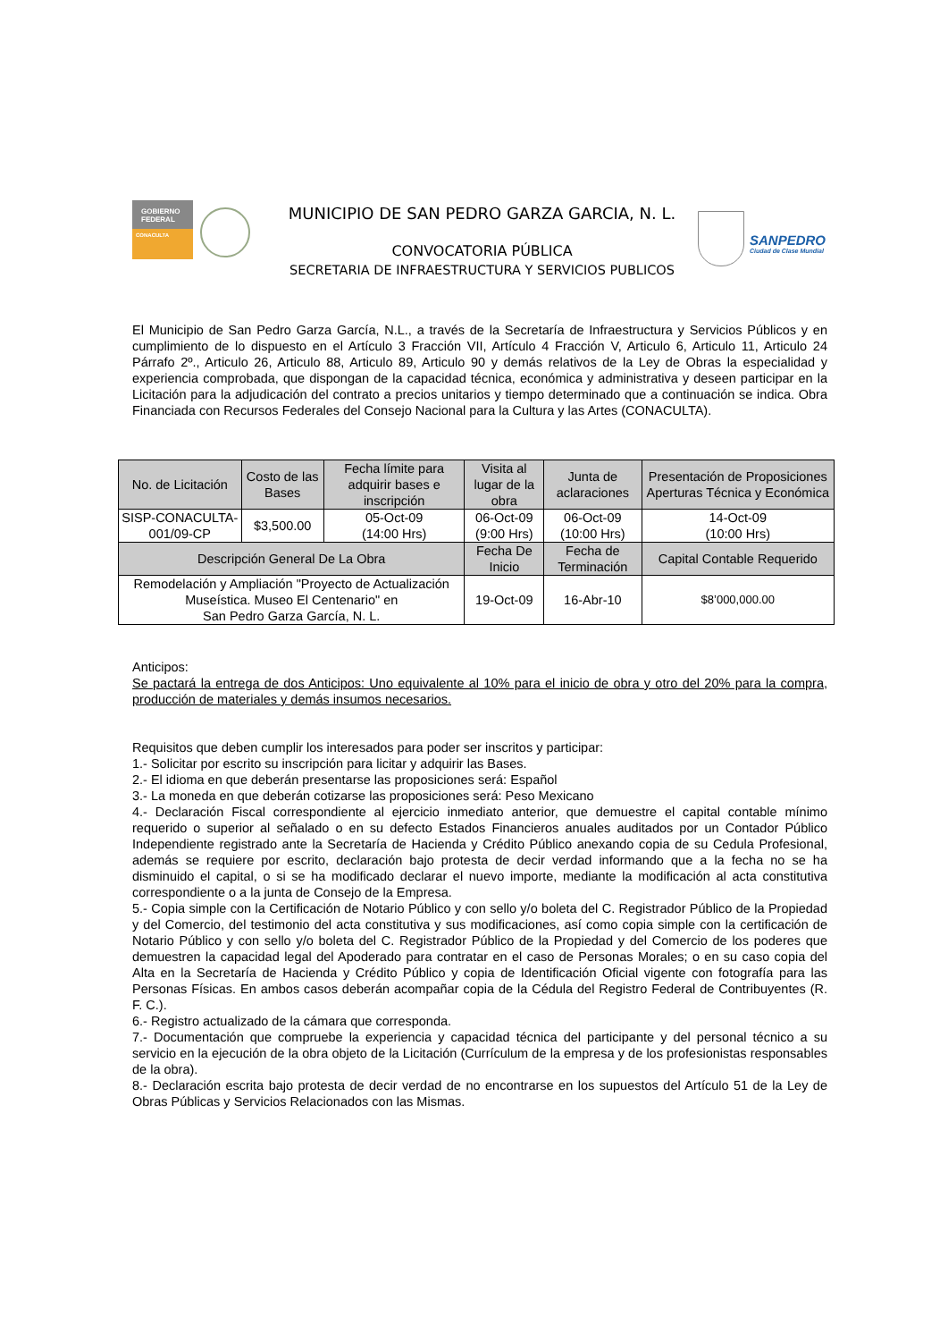GOBIERNO FEDERAL
CONACULTA
MUNICIPIO DE SAN PEDRO GARZA GARCIA, N. L.
CONVOCATORIA PÚBLICA
SECRETARIA DE INFRAESTRUCTURA Y SERVICIOS PUBLICOS
SANPEDRO
Ciudad de Clase Mundial
El Municipio de San Pedro Garza García, N.L., a través de la Secretaría de Infraestructura y Servicios Públicos y en cumplimiento de lo dispuesto en el Artículo 3 Fracción VII, Artículo 4 Fracción V, Articulo 6, Articulo 11, Articulo 24 Párrafo 2º., Articulo 26, Articulo 88, Articulo 89, Articulo 90 y demás relativos de la Ley de Obras la especialidad y experiencia comprobada, que dispongan de la capacidad técnica, económica y administrativa y deseen participar en la Licitación para la adjudicación del contrato a precios unitarios y tiempo determinado que a continuación se indica. Obra Financiada con Recursos Federales del Consejo Nacional para la Cultura y las Artes (CONACULTA).
| No. de Licitación | Costo de las Bases | Fecha límite para adquirir bases e inscripción | Visita al lugar de la obra | | Junta de aclaraciones | Presentación de Proposiciones Aperturas Técnica y Económica |
| --- | --- | --- | --- | --- | --- | --- |
| SISP-CONACULTA-001/09-CP | $3,500.00 | 05-Oct-09 (14:00 Hrs) | 06-Oct-09 (9:00 Hrs) | | 06-Oct-09 (10:00 Hrs) | 14-Oct-09 (10:00 Hrs) |
| Descripción General De La Obra | | | | Fecha De Inicio | Fecha de Terminación | Capital Contable Requerido |
| Remodelación y Ampliación "Proyecto de Actualización Museística. Museo El Centenario" en San Pedro Garza García, N. L. | | | | 19-Oct-09 | 16-Abr-10 | $8’000,000.00 |
Anticipos:
Se pactará la entrega de dos Anticipos: Uno equivalente al 10% para el inicio de obra y otro del 20% para la compra, producción de materiales y demás insumos necesarios.
Requisitos que deben cumplir los interesados para poder ser inscritos y participar:
1.- Solicitar por escrito su inscripción para licitar y adquirir las Bases.
2.- El idioma en que deberán presentarse las proposiciones será: Español
3.- La moneda en que deberán cotizarse las proposiciones será: Peso Mexicano
4.- Declaración Fiscal correspondiente al ejercicio inmediato anterior, que demuestre el capital contable mínimo requerido o superior al señalado o en su defecto Estados Financieros anuales auditados por un Contador Público Independiente registrado ante la Secretaría de Hacienda y Crédito Público anexando copia de su Cedula Profesional, además se requiere por escrito, declaración bajo protesta de decir verdad informando que a la fecha no se ha disminuido el capital, o si se ha modificado declarar el nuevo importe, mediante la modificación al acta constitutiva correspondiente o a la junta de Consejo de la Empresa.
5.- Copia simple con la Certificación de Notario Público y con sello y/o boleta del C. Registrador Público de la Propiedad y del Comercio, del testimonio del acta constitutiva y sus modificaciones, así como copia simple con la certificación de Notario Público y con sello y/o boleta del C. Registrador Público de la Propiedad y del Comercio de los poderes que demuestren la capacidad legal del Apoderado para contratar en el caso de Personas Morales; o en su caso copia del Alta en la Secretaría de Hacienda y Crédito Público y copia de Identificación Oficial vigente con fotografía para las Personas Físicas. En ambos casos deberán acompañar copia de la Cédula del Registro Federal de Contribuyentes (R. F. C.).
6.- Registro actualizado de la cámara que corresponda.
7.- Documentación que compruebe la experiencia y capacidad técnica del participante y del personal técnico a su servicio en la ejecución de la obra objeto de la Licitación (Currículum de la empresa y de los profesionistas responsables de la obra).
8.- Declaración escrita bajo protesta de decir verdad de no encontrarse en los supuestos del Artículo 51 de la Ley de Obras Públicas y Servicios Relacionados con las Mismas.